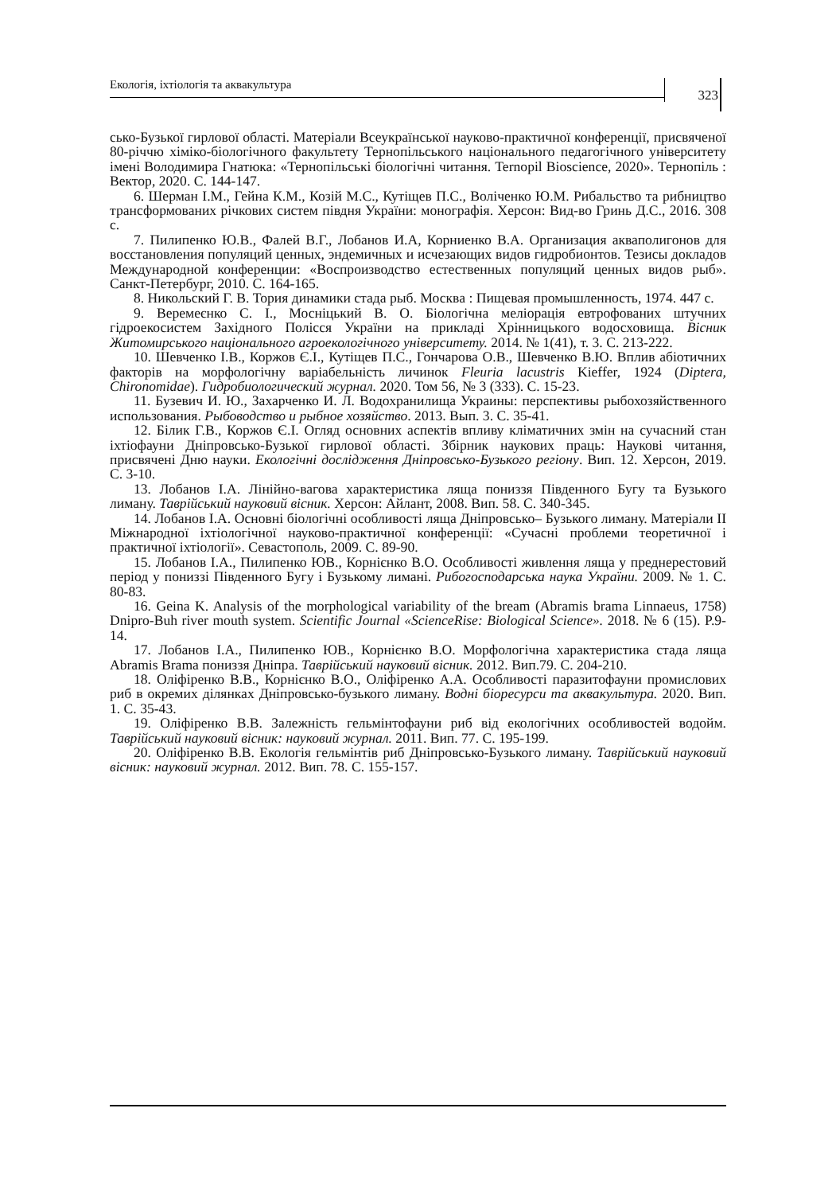Екологія, іхтіологія та аквакультура 323
сько-Бузької гирлової області. Матеріали Всеукраїнської науково-практичної конференції, присвяченої 80-річчю хіміко-біологічного факультету Тернопільського національного педагогічного університету імені Володимира Гнатюка: «Тернопільські біологічні читання. Ternopil Bioscience, 2020». Тернопіль : Вектор, 2020. С. 144-147.
6. Шерман І.М., Гейна К.М., Козій М.С., Кутіщев П.С., Воліченко Ю.М. Рибальство та рибництво трансформованих річкових систем півдня України: монографія. Херсон: Вид-во Гринь Д.С., 2016. 308 с.
7. Пилипенко Ю.В., Фалей В.Г., Лобанов И.А, Корниенко В.А. Организация акваполигонов для восстановления популяций ценных, эндемичных и исчезающих видов гидробионтов. Тезисы докладов Международной конференции: «Воспроизводство естественных популяций ценных видов рыб». Санкт-Петербург, 2010. С. 164-165.
8. Никольский Г. В. Тория динамики стада рыб. Москва : Пищевая промышленность, 1974. 447 с.
9. Веремеєнко С. І., Мосніцький В. О. Біологічна меліорація евтрофованих штучних гідроекосистем Західного Полісся України на прикладі Хрінницького водосховища. Вісник Житомирського національного агроекологічного університету. 2014. № 1(41), т. 3. С. 213-222.
10. Шевченко І.В., Коржов Є.І., Кутіщев П.С., Гончарова О.В., Шевченко В.Ю. Вплив абіотичних факторів на морфологічну варіабельність личинок Fleuria lacustris Kieffer, 1924 (Diptera, Chironomidae). Гидробиологический журнал. 2020. Том 56, № 3 (333). С. 15-23.
11. Бузевич И. Ю., Захарченко И. Л. Водохранилища Украины: перспективы рыбохозяйственного использования. Рыбоводство и рыбное хозяйство. 2013. Вып. 3. С. 35-41.
12. Білик Г.В., Коржов Є.І. Огляд основних аспектів впливу кліматичних змін на сучасний стан іхтіофауни Дніпровсько-Бузької гирлової області. Збірник наукових праць: Наукові читання, присвячені Дню науки. Екологічні дослідження Дніпровсько-Бузького регіону. Вип. 12. Херсон, 2019. С. 3-10.
13. Лобанов І.А. Лінійно-вагова характеристика ляща пониззя Південного Бугу та Бузького лиману. Таврійський науковий вісник. Херсон: Айлант, 2008. Вип. 58. С. 340-345.
14. Лобанов І.А. Основні біологічні особливості ляща Дніпровсько– Бузького лиману. Матеріали ІІ Міжнародної іхтіологічної науково-практичної конференції: «Сучасні проблеми теоретичної і практичної іхтіології». Севастополь, 2009. С. 89-90.
15. Лобанов І.А., Пилипенко ЮВ., Корнієнко В.О. Особливості живлення ляща у преднерестовий період у пониззі Південного Бугу і Бузькому лимані. Рибогосподарська наука України. 2009. № 1. С. 80-83.
16. Geina K. Analysis of the morphological variability of the bream (Abramis brama Linnaeus, 1758) Dnipro-Buh river mouth system. Scientific Journal «ScienceRise: Biological Science». 2018. № 6 (15). P.9-14.
17. Лобанов І.А., Пилипенко ЮВ., Корнієнко В.О. Морфологічна характеристика стада ляща Abramis Brama пониззя Дніпра. Таврійський науковий вісник. 2012. Вип.79. С. 204-210.
18. Оліфіренко В.В., Корнієнко В.О., Оліфіренко А.А. Особливості паразитофауни промислових риб в окремих ділянках Дніпровсько-бузького лиману. Водні біоресурси та аквакультура. 2020. Вип. 1. С. 35-43.
19. Оліфіренко В.В. Залежність гельмінтофауни риб від екологічних особливостей водойм. Таврійський науковий вісник: науковий журнал. 2011. Вип. 77. С. 195-199.
20. Оліфіренко В.В. Екологія гельмінтів риб Дніпровсько-Бузького лиману. Таврійський науковий вісник: науковий журнал. 2012. Вип. 78. С. 155-157.